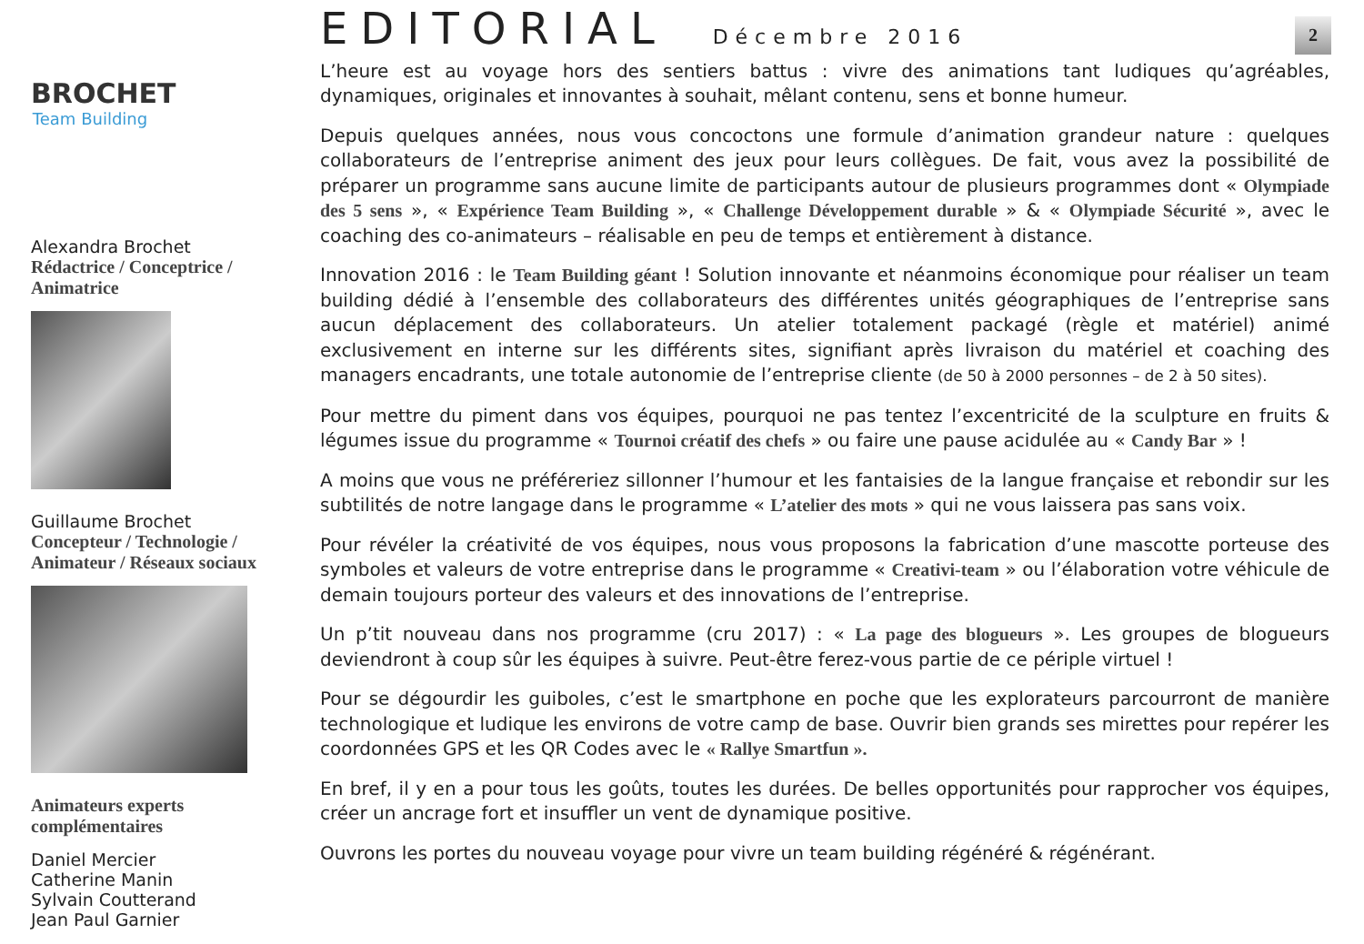2
BROCHET
Team Building
Alexandra Brochet
Rédactrice / Conceptrice / Animatrice
Guillaume Brochet
Concepteur / Technologie / Animateur / Réseaux sociaux
Animateurs experts complémentaires
Daniel Mercier
Catherine Manin
Sylvain Coutterand
Jean Paul Garnier
EDITORIAL Décembre 2016
L’heure est au voyage hors des sentiers battus : vivre des animations tant ludiques qu’agréables, dynamiques, originales et innovantes à souhait, mêlant contenu, sens et bonne humeur.
Depuis quelques années, nous vous concoctons une formule d’animation grandeur nature : quelques collaborateurs de l’entreprise animent des jeux pour leurs collègues. De fait, vous avez la possibilité de préparer un programme sans aucune limite de participants autour de plusieurs programmes dont « Olympiade des 5 sens », « Expérience Team Building », « Challenge Développement durable » & « Olympiade Sécurité », avec le coaching des co-animateurs – réalisable en peu de temps et entièrement à distance.
Innovation 2016 : le Team Building géant ! Solution innovante et néanmoins économique pour réaliser un team building dédié à l’ensemble des collaborateurs des différentes unités géographiques de l’entreprise sans aucun déplacement des collaborateurs. Un atelier totalement packagé (règle et matériel) animé exclusivement en interne sur les différents sites, signifiant après livraison du matériel et coaching des managers encadrants, une totale autonomie de l’entreprise cliente (de 50 à 2000 personnes – de 2 à 50 sites).
Pour mettre du piment dans vos équipes, pourquoi ne pas tentez l’excentricité de la sculpture en fruits & légumes issue du programme « Tournoi créatif des chefs » ou faire une pause acidulée au « Candy Bar » !
A moins que vous ne préféreriez sillonner l’humour et les fantaisies de la langue française et rebondir sur les subtilités de notre langage dans le programme « L’atelier des mots » qui ne vous laissera pas sans voix.
Pour révéler la créativité de vos équipes, nous vous proposons la fabrication d’une mascotte porteuse des symboles et valeurs de votre entreprise dans le programme « Creativi-team » ou l’élaboration votre véhicule de demain toujours porteur des valeurs et des innovations de l’entreprise.
Un p’tit nouveau dans nos programme (cru 2017) : « La page des blogueurs ». Les groupes de blogueurs deviendront à coup sûr les équipes à suivre. Peut-être ferez-vous partie de ce périple virtuel !
Pour se dégourdir les guiboles, c’est le smartphone en poche que les explorateurs parcourront de manière technologique et ludique les environs de votre camp de base. Ouvrir bien grands ses mirettes pour repérer les coordonnées GPS et les QR Codes avec le « Rallye Smartfun ».
En bref, il y en a pour tous les goûts, toutes les durées. De belles opportunités pour rapprocher vos équipes, créer un ancrage fort et insuffler un vent de dynamique positive.
Ouvrons les portes du nouveau voyage pour vivre un team building régénéré & régénérant.